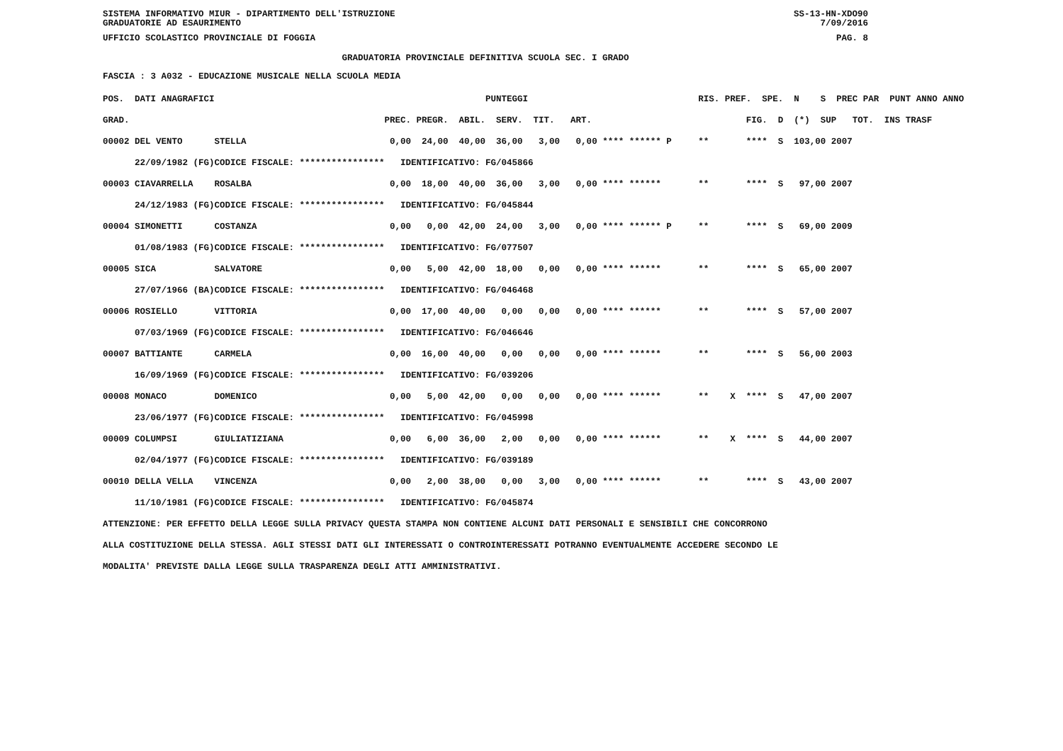SISTEMA INFORMATIVO MIUR - DIPARTIMENTO DELL'ISTRUZIONE
GRADUATORIE AD ESAURIMENTO SS-13-HN-XDO90
7/09/2016
UFFICIO SCOLASTICO PROVINCIALE DI FOGGIA PAG. 8
GRADUATORIA PROVINCIALE DEFINITIVA SCUOLA SEC. I GRADO
FASCIA : 3 A032 - EDUCAZIONE MUSICALE NELLA SCUOLA MEDIA
| POS. DATI ANAGRAFICI | | PUNTEGGI | RIS. PREF. SPE. N S PREC PAR PUNT ANNO ANNO |
| --- | --- | --- | --- |
| GRAD. | | PREC. PREGR. ABIL. SERV. TIT. ART. | FIG. D (*) SUP TOT. INS TRASF |
| 00002 DEL VENTO | STELLA | 0,00 24,00 40,00 36,00 3,00 0,00 **** ****** P | ** **** S 103,00 2007 |
| 22/09/1982 (FG) | CODICE FISCALE: **************** | IDENTIFICATIVO: FG/045866 | |
| 00003 CIAVARRELLA | ROSALBA | 0,00 18,00 40,00 36,00 3,00 0,00 **** ****** | ** **** S 97,00 2007 |
| 24/12/1983 (FG) | CODICE FISCALE: **************** | IDENTIFICATIVO: FG/045844 | |
| 00004 SIMONETTI | COSTANZA | 0,00 0,00 42,00 24,00 3,00 0,00 **** ****** P | ** **** S 69,00 2009 |
| 01/08/1983 (FG) | CODICE FISCALE: **************** | IDENTIFICATIVO: FG/077507 | |
| 00005 SICA | SALVATORE | 0,00 5,00 42,00 18,00 0,00 0,00 **** ****** | ** **** S 65,00 2007 |
| 27/07/1966 (BA) | CODICE FISCALE: **************** | IDENTIFICATIVO: FG/046468 | |
| 00006 ROSIELLO | VITTORIA | 0,00 17,00 40,00 0,00 0,00 0,00 **** ****** | ** **** S 57,00 2007 |
| 07/03/1969 (FG) | CODICE FISCALE: **************** | IDENTIFICATIVO: FG/046646 | |
| 00007 BATTIANTE | CARMELA | 0,00 16,00 40,00 0,00 0,00 0,00 **** ****** | ** **** S 56,00 2003 |
| 16/09/1969 (FG) | CODICE FISCALE: **************** | IDENTIFICATIVO: FG/039206 | |
| 00008 MONACO | DOMENICO | 0,00 5,00 42,00 0,00 0,00 0,00 **** ****** | ** X **** S 47,00 2007 |
| 23/06/1977 (FG) | CODICE FISCALE: **************** | IDENTIFICATIVO: FG/045998 | |
| 00009 COLUMPSI | GIULIATIZIANA | 0,00 6,00 36,00 2,00 0,00 0,00 **** ****** | ** X **** S 44,00 2007 |
| 02/04/1977 (FG) | CODICE FISCALE: **************** | IDENTIFICATIVO: FG/039189 | |
| 00010 DELLA VELLA | VINCENZA | 0,00 2,00 38,00 0,00 3,00 0,00 **** ****** | ** **** S 43,00 2007 |
| 11/10/1981 (FG) | CODICE FISCALE: **************** | IDENTIFICATIVO: FG/045874 | |
ATTENZIONE: PER EFFETTO DELLA LEGGE SULLA PRIVACY QUESTA STAMPA NON CONTIENE ALCUNI DATI PERSONALI E SENSIBILI CHE CONCORRONO
ALLA COSTITUZIONE DELLA STESSA. AGLI STESSI DATI GLI INTERESSATI O CONTROINTERESSATI POTRANNO EVENTUALMENTE ACCEDERE SECONDO LE
MODALITA' PREVISTE DALLA LEGGE SULLA TRASPARENZA DEGLI ATTI AMMINISTRATIVI.